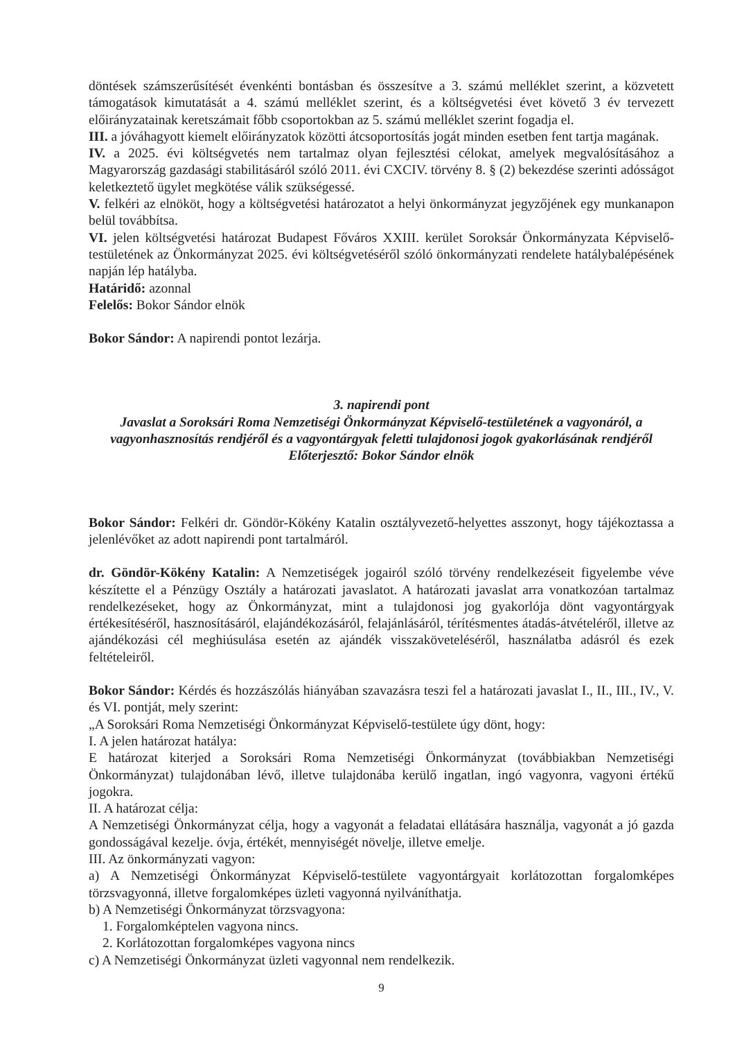döntések számszerűsítését évenkénti bontásban és összesítve a 3. számú melléklet szerint, a közvetett támogatások kimutatását a 4. számú melléklet szerint, és a költségvetési évet követő 3 év tervezett előirányzatainak keretszámait főbb csoportokban az 5. számú melléklet szerint fogadja el.
III. a jóváhagyott kiemelt előirányzatok közötti átcsoportosítás jogát minden esetben fent tartja magának.
IV. a 2025. évi költségvetés nem tartalmaz olyan fejlesztési célokat, amelyek megvalósításához a Magyarország gazdasági stabilitásáról szóló 2011. évi CXCIV. törvény 8. § (2) bekezdése szerinti adósságot keletkeztető ügylet megkötése válik szükségessé.
V. felkéri az elnököt, hogy a költségvetési határozatot a helyi önkormányzat jegyzőjének egy munkanapon belül továbbítsa.
VI. jelen költségvetési határozat Budapest Főváros XXIII. kerület Soroksár Önkormányzata Képviselő-testületének az Önkormányzat 2025. évi költségvetéséről szóló önkormányzati rendelete hatálybalépésének napján lép hatályba.
Határidő: azonnal
Felelős: Bokor Sándor elnök
Bokor Sándor: A napirendi pontot lezárja.
3. napirendi pont
Javaslat a Soroksári Roma Nemzetiségi Önkormányzat Képviselő-testületének a vagyonáról, a vagyonhasznosítás rendjéről és a vagyontárgyak feletti tulajdonosi jogok gyakorlásának rendjéről
Előterjesztő: Bokor Sándor elnök
Bokor Sándor: Felkéri dr. Göndör-Kökény Katalin osztályvezető-helyettes asszonyt, hogy tájékoztassa a jelenlévőket az adott napirendi pont tartalmáról.
dr. Göndör-Kökény Katalin: A Nemzetiségek jogairól szóló törvény rendelkezéseit figyelembe véve készítette el a Pénzügy Osztály a határozati javaslatot. A határozati javaslat arra vonatkozóan tartalmaz rendelkezéseket, hogy az Önkormányzat, mint a tulajdonosi jog gyakorlója dönt vagyontárgyak értékesítéséről, hasznosításáról, elajándékozásáról, felajánlásáról, térítésmentes átadás-átvételéről, illetve az ajándékozási cél meghiúsulása esetén az ajándék visszaköveteléséről, használatba adásról és ezek feltételeiről.
Bokor Sándor: Kérdés és hozzászólás hiányában szavazásra teszi fel a határozati javaslat I., II., III., IV., V. és VI. pontját, mely szerint:
„A Soroksári Roma Nemzetiségi Önkormányzat Képviselő-testülete úgy dönt, hogy:
I. A jelen határozat hatálya:
E határozat kiterjed a Soroksári Roma Nemzetiségi Önkormányzat (továbbiakban Nemzetiségi Önkormányzat) tulajdonában lévő, illetve tulajdonába kerülő ingatlan, ingó vagyonra, vagyoni értékű jogokra.
II. A határozat célja:
A Nemzetiségi Önkormányzat célja, hogy a vagyonát a feladatai ellátására használja, vagyonát a jó gazda gondosságával kezelje. óvja, értékét, mennyiségét növelje, illetve emelje.
III. Az önkormányzati vagyon:
a) A Nemzetiségi Önkormányzat Képviselő-testülete vagyontárgyait korlátozottan forgalomképes törzsvagyonná, illetve forgalomképes üzleti vagyonná nyilváníthatja.
b) A Nemzetiségi Önkormányzat törzsvagyona:
1. Forgalomképtelen vagyona nincs.
2. Korlátozottan forgalomképes vagyona nincs
c) A Nemzetiségi Önkormányzat üzleti vagyonnal nem rendelkezik.
9